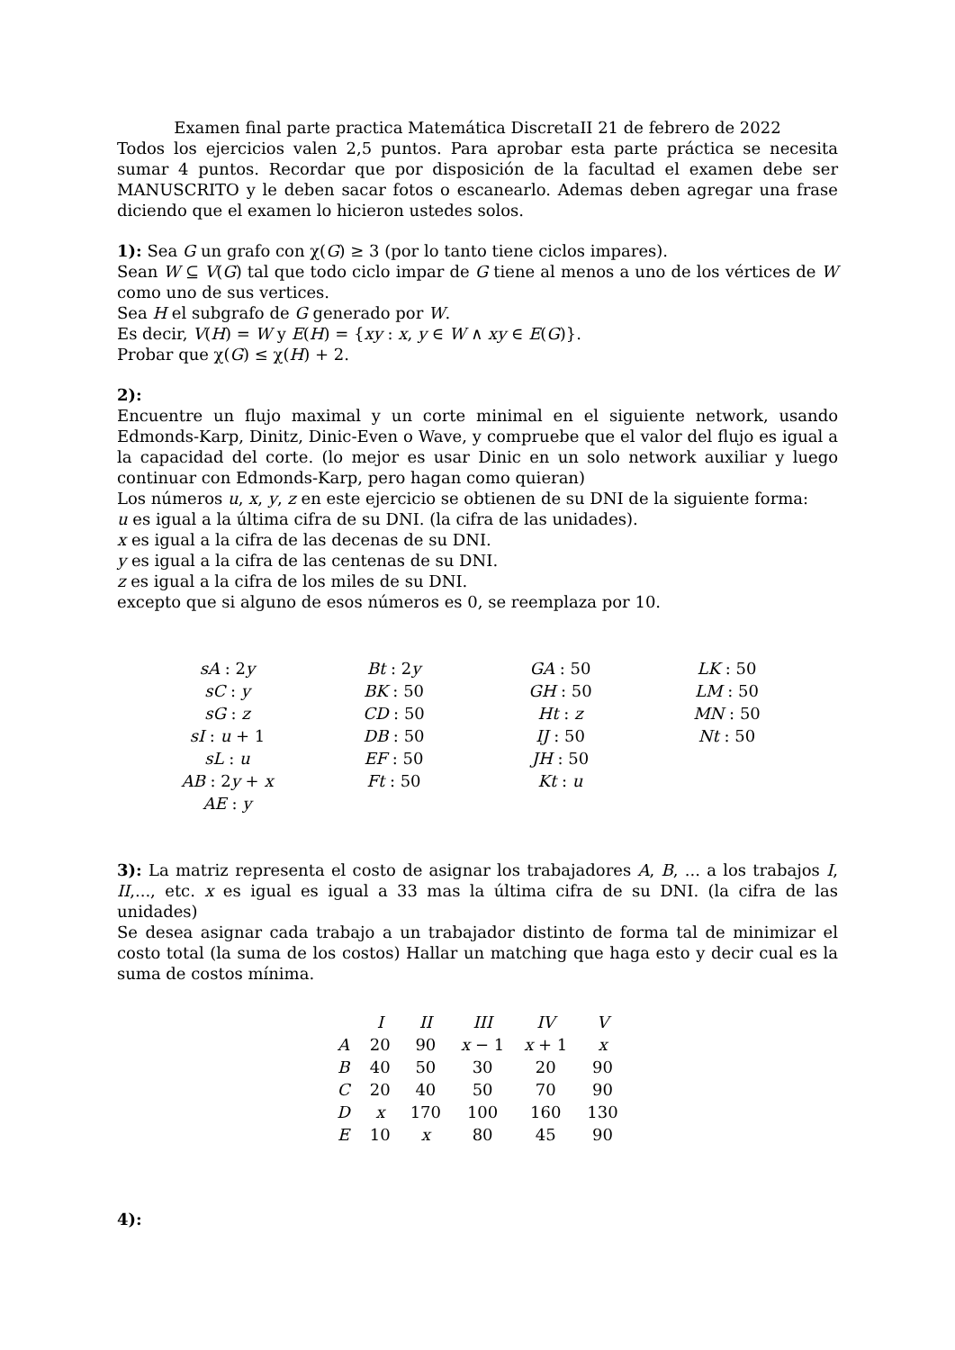Examen final parte practica Matemática DiscretaII 21 de febrero de 2022
Todos los ejercicios valen 2,5 puntos. Para aprobar esta parte práctica se necesita sumar 4 puntos. Recordar que por disposición de la facultad el examen debe ser MANUSCRITO y le deben sacar fotos o escanearlo. Ademas deben agregar una frase diciendo que el examen lo hicieron ustedes solos.
1): Sea G un grafo con χ(G) ≥ 3 (por lo tanto tiene ciclos impares).
Sean W ⊆ V(G) tal que todo ciclo impar de G tiene al menos a uno de los vértices de W como uno de sus vertices.
Sea H el subgrafo de G generado por W.
Es decir, V(H) = W y E(H) = {xy : x, y ∈ W ∧ xy ∈ E(G)}.
Probar que χ(G) ≤ χ(H) + 2.
2):
Encuentre un flujo maximal y un corte minimal en el siguiente network, usando Edmonds-Karp, Dinitz, Dinic-Even o Wave, y compruebe que el valor del flujo es igual a la capacidad del corte. (lo mejor es usar Dinic en un solo network auxiliar y luego continuar con Edmonds-Karp, pero hagan como quieran)
Los números u, x, y, z en este ejercicio se obtienen de su DNI de la siguiente forma:
u es igual a la última cifra de su DNI. (la cifra de las unidades).
x es igual a la cifra de las decenas de su DNI.
y es igual a la cifra de las centenas de su DNI.
z es igual a la cifra de los miles de su DNI.
excepto que si alguno de esos números es 0, se reemplaza por 10.
| sA : 2 y | Bt : 2 y | GA : 50 | LK : 50 |
| sC : y | BK : 50 | GH : 50 | LM : 50 |
| sG : z | CD : 50 | Ht : z | MN : 50 |
| sI : u + 1 | DB : 50 | IJ : 50 | Nt : 50 |
| sL : u | EF : 50 | JH : 50 | |
| AB : 2 y + x | Ft : 50 | Kt : u | |
| AE : y | | | |
3): La matriz representa el costo de asignar los trabajadores A, B, ... a los trabajos I, II,..., etc. x es igual es igual a 33 mas la última cifra de su DNI. (la cifra de las unidades)
Se desea asignar cada trabajo a un trabajador distinto de forma tal de minimizar el costo total (la suma de los costos) Hallar un matching que haga esto y decir cual es la suma de costos mínima.
| | I | II | III | IV | V |
| --- | --- | --- | --- | --- | --- |
| A | 20 | 90 | x − 1 | x + 1 | x |
| B | 40 | 50 | 30 | 20 | 90 |
| C | 20 | 40 | 50 | 70 | 90 |
| D | x | 170 | 100 | 160 | 130 |
| E | 10 | x | 80 | 45 | 90 |
4):